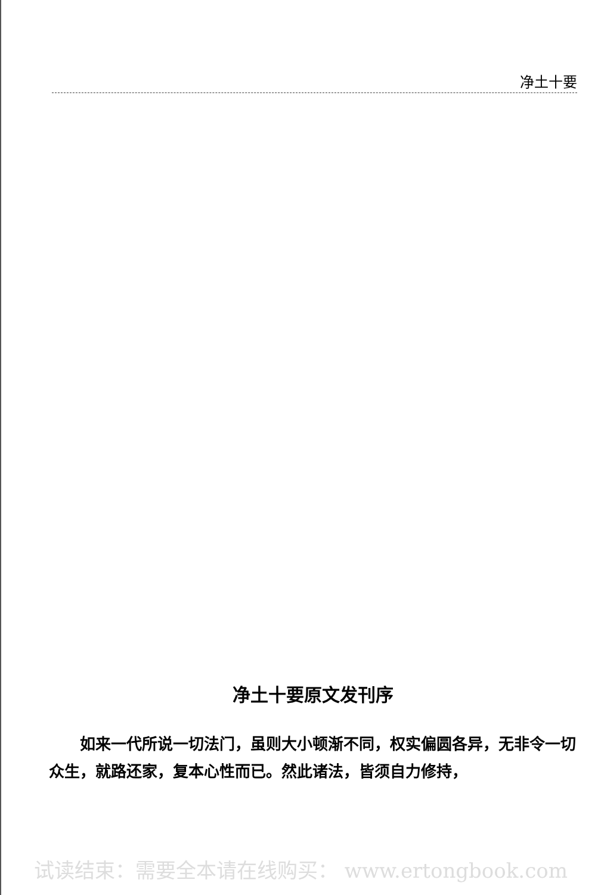净土十要
净土十要原文发刊序
如来一代所说一切法门，虽则大小顿渐不同，权实偏圆各异，无非令一切众生，就路还家，复本心性而已。然此诸法，皆须自力修持，
试读结束：需要全本请在线购买： www.ertongbook.com